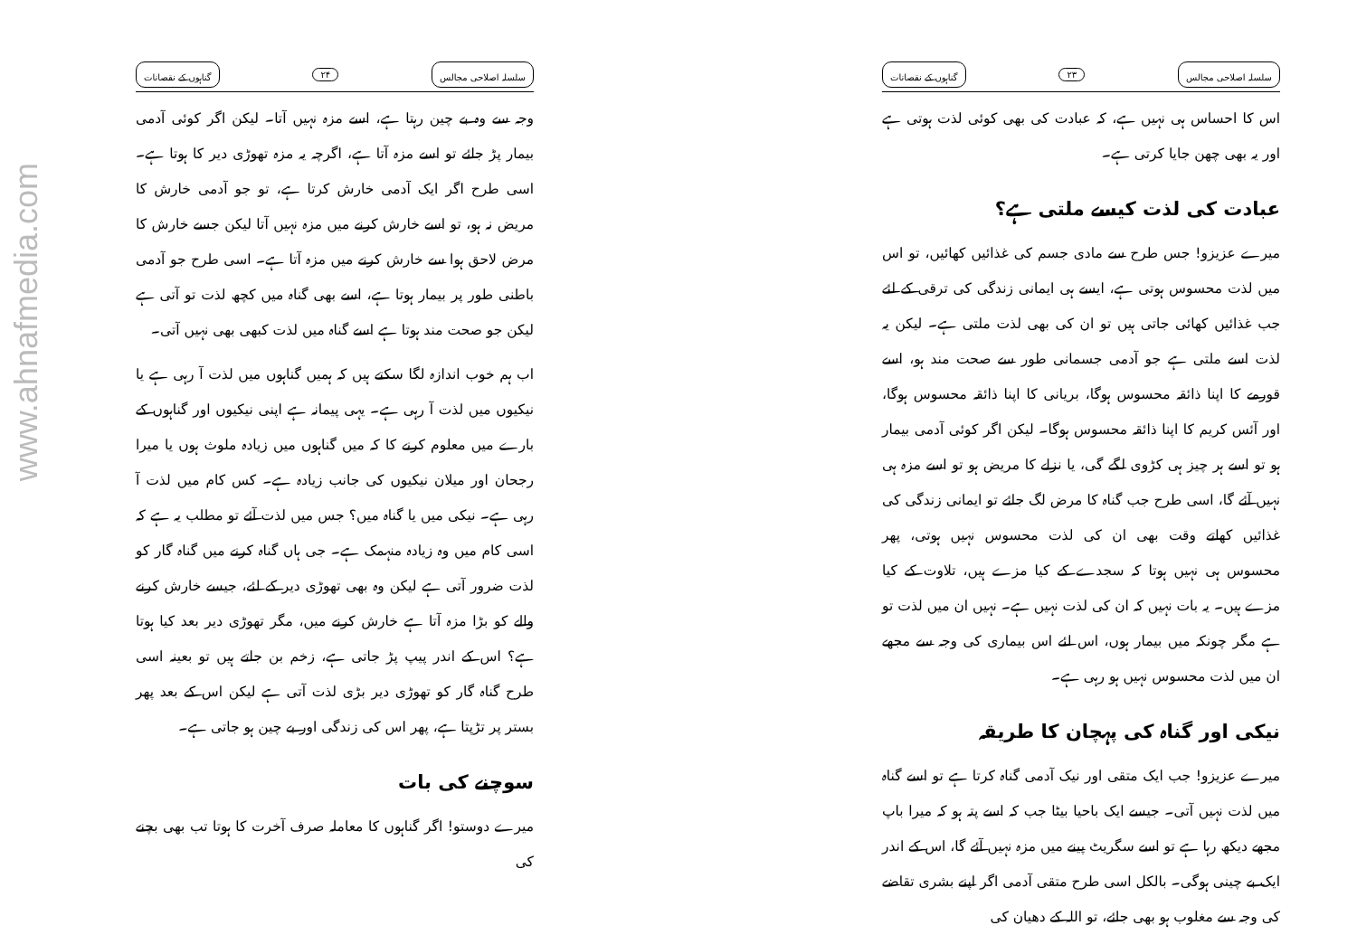www.ahnafmedia.com
سلسلہ اصلاحی مجالس ۲۳ گناہوں کے نقصانات
اس کا احساس ہی نہیں ہے، کہ عبادت کی بھی کوئی لذت ہوتی ہے اور یہ بھی چھن جایا کرتی ہے۔
عبادت کی لذت کیسے ملتی ہے؟
میرے عزیزو! جس طرح سے مادی جسم کی غذائیں کھائیں، تو اس میں لذت محسوس ہوتی ہے، ایسے ہی ایمانی زندگی کی ترقی کے لئے جب غذائیں کھائی جاتی ہیں تو ان کی بھی لذت ملتی ہے۔ لیکن یہ لذت اسے ملتی ہے جو آدمی جسمانی طور سے صحت مند ہو، اسے قورمے کا اپنا ذائقہ محسوس ہوگا، بریانی کا اپنا ذائقہ محسوس ہوگا، اور آئس کریم کا اپنا ذائقہ محسوس ہوگا۔ لیکن اگر کوئی آدمی بیمار ہو تو اسے ہر چیز ہی کڑوی لگے گی، یا نزلے کا مریض ہو تو اسے مزہ ہی نہیں آئے گا، اسی طرح جب گناہ کا مرض لگ جائے تو ایمانی زندگی کی غذائیں کھاتے وقت بھی ان کی لذت محسوس نہیں ہوتی، پھر محسوس ہی نہیں ہوتا کہ سجدے کے کیا مزے ہیں، تلاوت کے کیا مزے ہیں۔ یہ بات نہیں کہ ان کی لذت نہیں ہے۔ نہیں ان میں لذت تو ہے مگر چونکہ میں بیمار ہوں، اس لئے اس بیماری کی وجہ سے مجھے ان میں لذت محسوس نہیں ہو رہی ہے۔
نیکی اور گناہ کی پہچان کا طریقہ
میرے عزیزو! جب ایک متقی اور نیک آدمی گناہ کرتا ہے تو اسے گناہ میں لذت نہیں آتی۔ جیسے ایک باحیا بیٹا جب کہ اسے پتہ ہو کہ میرا باپ مجھے دیکھ رہا ہے تو اسے سگریٹ پینے میں مزہ نہیں آئے گا، اس کے اندر ایک بے چینی ہوگی۔ بالکل اسی طرح متقی آدمی اگر اپنے بشری تقاضے کی وجہ سے مغلوب ہو بھی جائے، تو اللہ کے دھیان کی
سلسلہ اصلاحی مجالس ۲۴ گناہوں کے نقصانات
وجہ سے وہ بے چین رہتا ہے، اسے مزہ نہیں آتا۔ لیکن اگر کوئی آدمی بیمار پڑ جائے تو اسے مزہ آتا ہے، اگرچہ یہ مزہ تھوڑی دیر کا ہوتا ہے۔ اسی طرح اگر ایک آدمی خارش کرتا ہے، تو جو آدمی خارش کا مریض نہ ہو، تو اسے خارش کرنے میں مزہ نہیں آتا لیکن جسے خارش کا مرض لاحق ہوا سے خارش کرنے میں مزہ آتا ہے۔ اسی طرح جو آدمی باطنی طور پر بیمار ہوتا ہے، اسے بھی گناہ میں کچھ لذت تو آتی ہے لیکن جو صحت مند ہوتا ہے اسے گناہ میں لذت کبھی بھی نہیں آتی۔
اب ہم خوب اندازہ لگا سکتے ہیں کہ ہمیں گناہوں میں لذت آ رہی ہے یا نیکیوں میں لذت آ رہی ہے۔ یہی پیمانہ ہے اپنی نیکیوں اور گناہوں کے بارے میں معلوم کرنے کا کہ میں گناہوں میں زیادہ ملوث ہوں یا میرا رجحان اور میلان نیکیوں کی جانب زیادہ ہے۔ کس کام میں لذت آ رہی ہے۔ نیکی میں یا گناہ میں؟ جس میں لذت آئے تو مطلب یہ ہے کہ اسی کام میں وہ زیادہ منہمک ہے۔ جی ہاں گناہ کرنے میں گناہ گار کو لذت ضرور آتی ہے لیکن وہ بھی تھوڑی دیر کے لئے، جیسے خارش کرنے والے کو بڑا مزہ آتا ہے خارش کرنے میں، مگر تھوڑی دیر بعد کیا ہوتا ہے؟ اس کے اندر پیپ پڑ جاتی ہے، زخم بن جاتے ہیں تو بعینہ اسی طرح گناہ گار کو تھوڑی دیر بڑی لذت آتی ہے لیکن اس کے بعد پھر بستر پر تڑپتا ہے، پھر اس کی زندگی اور بے چین ہو جاتی ہے۔
سوچنے کی بات
میرے دوستو! اگر گناہوں کا معاملہ صرف آخرت کا ہوتا تب بھی بچنے کی